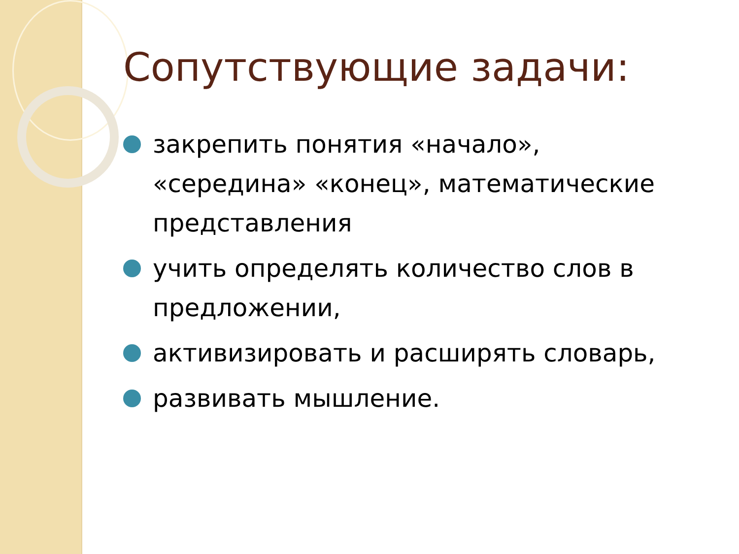Сопутствующие задачи:
закрепить понятия «начало», «середина» «конец», математические представления
учить определять количество слов в предложении,
активизировать и расширять словарь,
развивать мышление.